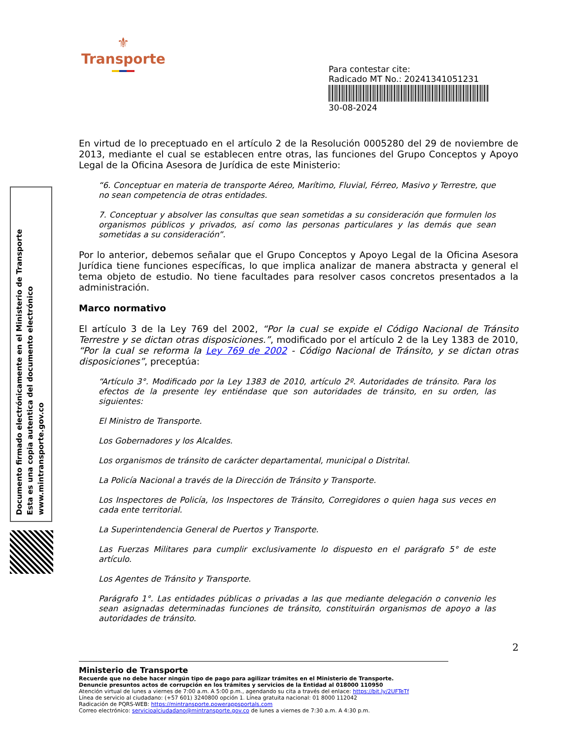⚜
Transporte
Para contestar cite:
Radicado MT No.: 20241341051231
30-08-2024
Documento firmado electrónicamente en el Ministerio de Transporte
Esta es una copia autentica del documento electrónico
www.mintransporte.gov.co
En virtud de lo preceptuado en el artículo 2 de la Resolución 0005280 del 29 de noviembre de 2013, mediante el cual se establecen entre otras, las funciones del Grupo Conceptos y Apoyo Legal de la Oficina Asesora de Jurídica de este Ministerio:
“6. Conceptuar en materia de transporte Aéreo, Marítimo, Fluvial, Férreo, Masivo y Terrestre, que no sean competencia de otras entidades.
7. Conceptuar y absolver las consultas que sean sometidas a su consideración que formulen los organismos públicos y privados, así como las personas particulares y las demás que sean sometidas a su consideración”.
Por lo anterior, debemos señalar que el Grupo Conceptos y Apoyo Legal de la Oficina Asesora Jurídica tiene funciones específicas, lo que implica analizar de manera abstracta y general el tema objeto de estudio. No tiene facultades para resolver casos concretos presentados a la administración.
Marco normativo
El artículo 3 de la Ley 769 del 2002, “Por la cual se expide el Código Nacional de Tránsito Terrestre y se dictan otras disposiciones.”, modificado por el artículo 2 de la Ley 1383 de 2010, “Por la cual se reforma la Ley 769 de 2002 - Código Nacional de Tránsito, y se dictan otras disposiciones”, preceptúa:
“Artículo 3°. Modificado por la Ley 1383 de 2010, artículo 2º. Autoridades de tránsito. Para los efectos de la presente ley entiéndase que son autoridades de tránsito, en su orden, las siguientes:
El Ministro de Transporte.
Los Gobernadores y los Alcaldes.
Los organismos de tránsito de carácter departamental, municipal o Distrital.
La Policía Nacional a través de la Dirección de Tránsito y Transporte.
Los Inspectores de Policía, los Inspectores de Tránsito, Corregidores o quien haga sus veces en cada ente territorial.
La Superintendencia General de Puertos y Transporte.
Las Fuerzas Militares para cumplir exclusivamente lo dispuesto en el parágrafo 5° de este artículo.
Los Agentes de Tránsito y Transporte.
Parágrafo 1°. Las entidades públicas o privadas a las que mediante delegación o convenio les sean asignadas determinadas funciones de tránsito, constituirán organismos de apoyo a las autoridades de tránsito.
2
Ministerio de Transporte
Recuerde que no debe hacer ningún tipo de pago para agilizar trámites en el Ministerio de Transporte.
Denuncie presuntos actos de corrupción en los trámites y servicios de la Entidad al 018000 110950
Atención virtual de lunes a viernes de 7:00 a.m. A 5:00 p.m., agendando su cita a través del enlace: https://bit.ly/2UFTeTf
Línea de servicio al ciudadano: (+57 601) 3240800 opción 1. Línea gratuita nacional: 01 8000 112042
Radicación de PQRS-WEB: https://mintransporte.powerappsportals.com
Correo electrónico: servicioalciudadano@mintransporte.gov.co de lunes a viernes de 7:30 a.m. A 4:30 p.m.